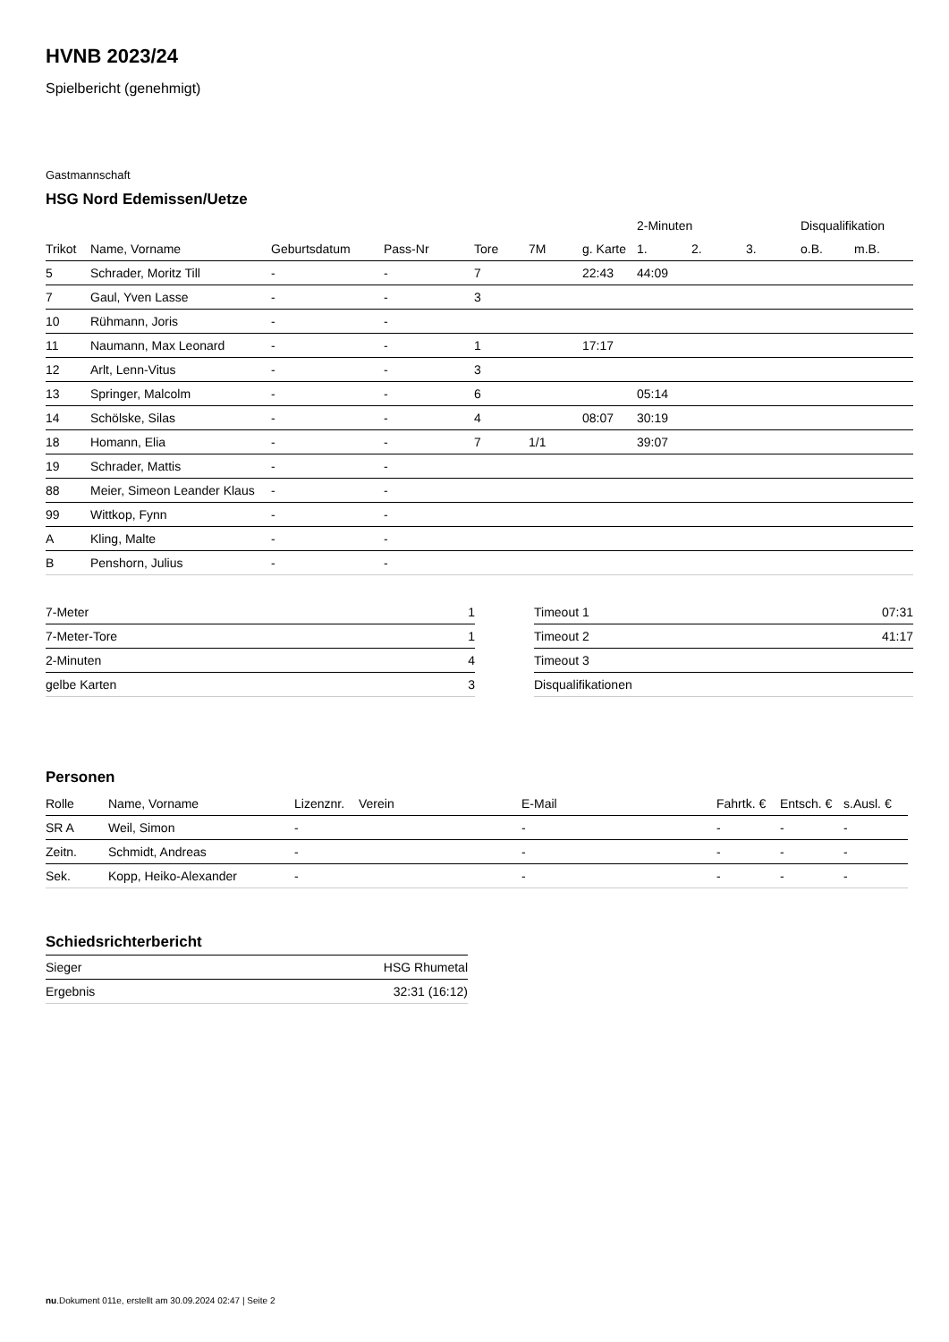HVNB 2023/24
Spielbericht (genehmigt)
Gastmannschaft
HSG Nord Edemissen/Uetze
| | | | | | | | 2-Minuten | | | Disqualifikation | |
| --- | --- | --- | --- | --- | --- | --- | --- | --- | --- | --- | --- |
| Trikot | Name, Vorname | Geburtsdatum | Pass-Nr | Tore | 7M | g. Karte | 1. | 2. | 3. | o.B. | m.B. |
| 5 | Schrader, Moritz Till | - | - | 7 | | 22:43 | 44:09 | | | | |
| 7 | Gaul, Yven Lasse | - | - | 3 | | | | | | | |
| 10 | Rühmann, Joris | - | - | | | | | | | | |
| 11 | Naumann, Max Leonard | - | - | 1 | | 17:17 | | | | | |
| 12 | Arlt, Lenn-Vitus | - | - | 3 | | | | | | | |
| 13 | Springer, Malcolm | - | - | 6 | | | 05:14 | | | | |
| 14 | Schölske, Silas | - | - | 4 | | 08:07 | 30:19 | | | | |
| 18 | Homann, Elia | - | - | 7 | 1/1 | | 39:07 | | | | |
| 19 | Schrader, Mattis | - | - | | | | | | | | |
| 88 | Meier, Simeon Leander Klaus | - | - | | | | | | | | |
| 99 | Wittkop, Fynn | - | - | | | | | | | | |
| A | Kling, Malte | - | - | | | | | | | | |
| B | Penshorn, Julius | - | - | | | | | | | | |
| 7-Meter | 1 |
| 7-Meter-Tore | 1 |
| 2-Minuten | 4 |
| gelbe Karten | 3 |
| Timeout 1 | 07:31 |
| Timeout 2 | 41:17 |
| Timeout 3 | |
| Disqualifikationen | |
Personen
| Rolle | Name, Vorname | Lizenznr. | Verein | E-Mail | Fahrtk. € | Entsch. € | s.Ausl. € |
| --- | --- | --- | --- | --- | --- | --- | --- |
| SR A | Weil, Simon | - | | - | - | - | - |
| Zeitn. | Schmidt, Andreas | - | | - | - | - | - |
| Sek. | Kopp, Heiko-Alexander | - | | - | - | - | - |
Schiedsrichterbericht
| Sieger | HSG Rhumetal |
| Ergebnis | 32:31 (16:12) |
nu.Dokument 011e, erstellt am 30.09.2024 02:47 | Seite 2